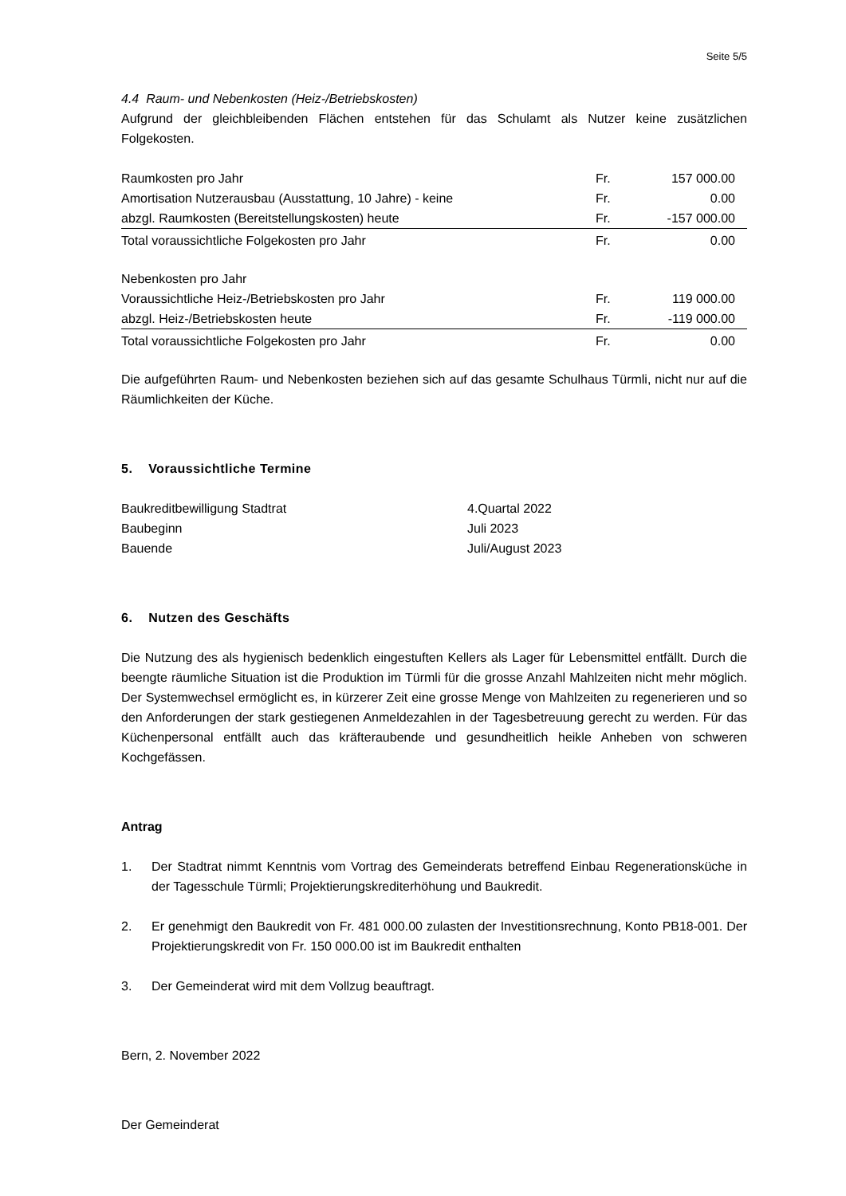Seite 5/5
4.4 Raum- und Nebenkosten (Heiz-/Betriebskosten)
Aufgrund der gleichbleibenden Flächen entstehen für das Schulamt als Nutzer keine zusätzlichen Folgekosten.
| Raumkosten pro Jahr | Fr. | 157 000.00 |
| Amortisation Nutzerausbau (Ausstattung, 10 Jahre) - keine | Fr. | 0.00 |
| abzgl. Raumkosten (Bereitstellungskosten) heute | Fr. | -157 000.00 |
| Total voraussichtliche Folgekosten pro Jahr | Fr. | 0.00 |
| Nebenkosten pro Jahr | | |
| Voraussichtliche Heiz-/Betriebskosten pro Jahr | Fr. | 119 000.00 |
| abzgl. Heiz-/Betriebskosten heute | Fr. | -119 000.00 |
| Total voraussichtliche Folgekosten pro Jahr | Fr. | 0.00 |
Die aufgeführten Raum- und Nebenkosten beziehen sich auf das gesamte Schulhaus Türmli, nicht nur auf die Räumlichkeiten der Küche.
5. Voraussichtliche Termine
| Baukreditbewilligung Stadtrat | 4.Quartal 2022 |
| Baubeginn | Juli 2023 |
| Bauende | Juli/August 2023 |
6. Nutzen des Geschäfts
Die Nutzung des als hygienisch bedenklich eingestuften Kellers als Lager für Lebensmittel entfällt. Durch die beengte räumliche Situation ist die Produktion im Türmli für die grosse Anzahl Mahlzeiten nicht mehr möglich. Der Systemwechsel ermöglicht es, in kürzerer Zeit eine grosse Menge von Mahlzeiten zu regenerieren und so den Anforderungen der stark gestiegenen Anmeldezahlen in der Tagesbetreuung gerecht zu werden. Für das Küchenpersonal entfällt auch das kräfteraubende und gesundheitlich heikle Anheben von schweren Kochgefässen.
Antrag
1. Der Stadtrat nimmt Kenntnis vom Vortrag des Gemeinderats betreffend Einbau Regenerationsküche in der Tagesschule Türmli; Projektierungskrediterhöhung und Baukredit.
2. Er genehmigt den Baukredit von Fr. 481 000.00 zulasten der Investitionsrechnung, Konto PB18-001. Der Projektierungskredit von Fr. 150 000.00 ist im Baukredit enthalten
3. Der Gemeinderat wird mit dem Vollzug beauftragt.
Bern, 2. November 2022
Der Gemeinderat